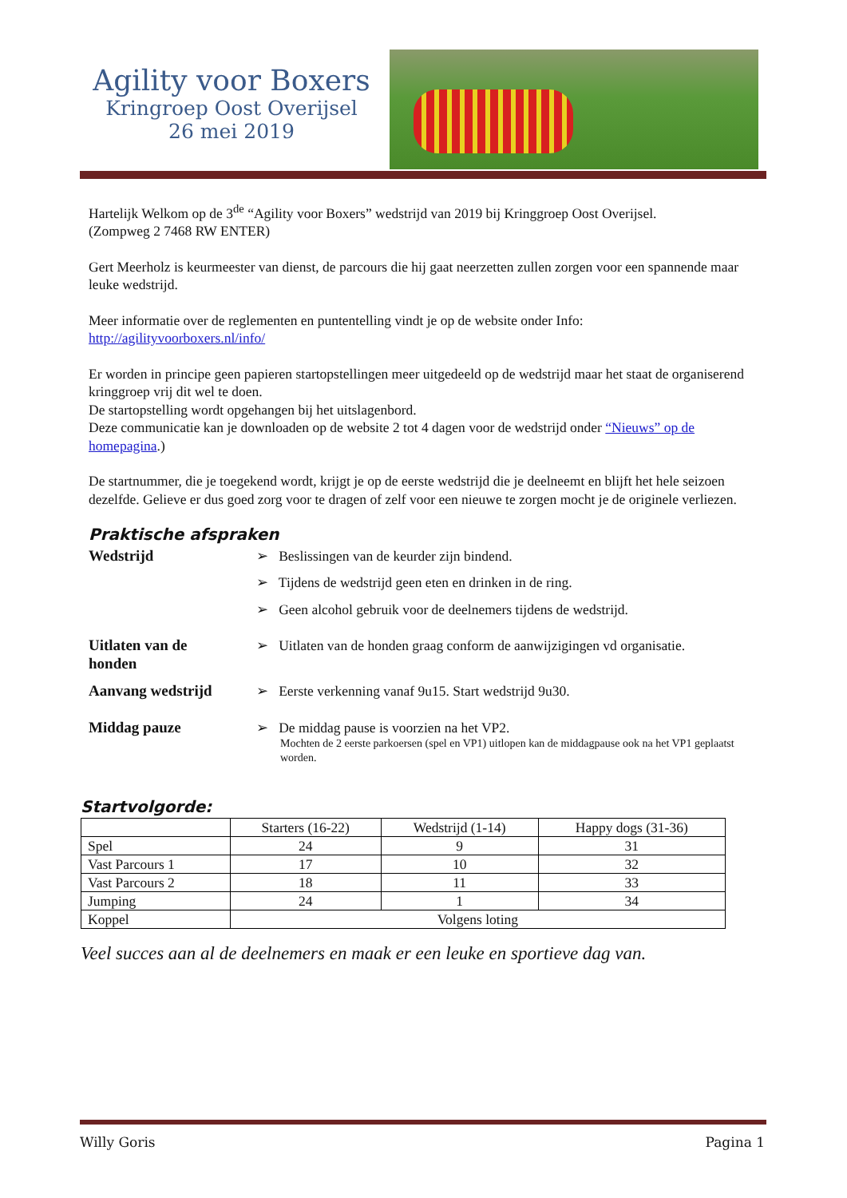Agility voor Boxers
Kringroep Oost Overijsel
26 mei 2019
Hartelijk Welkom op de 3<sup>de</sup> “Agility voor Boxers” wedstrijd van 2019 bij Kringgroep Oost Overijsel.
(Zompweg 2 7468 RW ENTER)
Gert Meerholz is keurmeester van dienst, de parcours die hij gaat neerzetten zullen zorgen voor een spannende maar leuke wedstrijd.
Meer informatie over de reglementen en puntentelling vindt je op de website onder Info:
http://agilityvoorboxers.nl/info/
Er worden in principe geen papieren startopstellingen meer uitgedeeld op de wedstrijd maar het staat de organiserend kringgroep vrij dit wel te doen.
De startopstelling wordt opgehangen bij het uitslagenbord.
Deze communicatie kan je downloaden op de website 2 tot 4 dagen voor de wedstrijd onder “Nieuws” op de homepagina.)
De startnummer, die je toegekend wordt, krijgt je op de eerste wedstrijd die je deelneemt en blijft het hele seizoen dezelfde. Gelieve er dus goed zorg voor te dragen of zelf voor een nieuwe te zorgen mocht je de originele verliezen.
Praktische afspraken
Wedstrijd ➢ Beslissingen van de keurder zijn bindend.
➢ Tijdens de wedstrijd geen eten en drinken in de ring.
➢ Geen alcohol gebruik voor de deelnemers tijdens de wedstrijd.
Uitlaten van de
honden
➢ Uitlaten van de honden graag conform de aanwijzigingen vd organisatie.
Aanvang wedstrijd ➢ Eerste verkenning vanaf 9u15. Start wedstrijd 9u30.
Middag pauze ➢ De middag pause is voorzien na het VP2.
Mochten de 2 eerste parkoersen (spel en VP1) uitlopen kan de middagpause ook na het VP1 geplaatst worden.
Startvolgorde:
| | Starters (16-22) | Wedstrijd (1-14) | Happy dogs (31-36) |
| --- | --- | --- | --- |
| Spel | 24 | 9 | 31 |
| Vast Parcours 1 | 17 | 10 | 32 |
| Vast Parcours 2 | 18 | 11 | 33 |
| Jumping | 24 | 1 | 34 |
| Koppel | Volgens loting | | |
Veel succes aan al de deelnemers en maak er een leuke en sportieve dag van.
Willy Goris Pagina 1